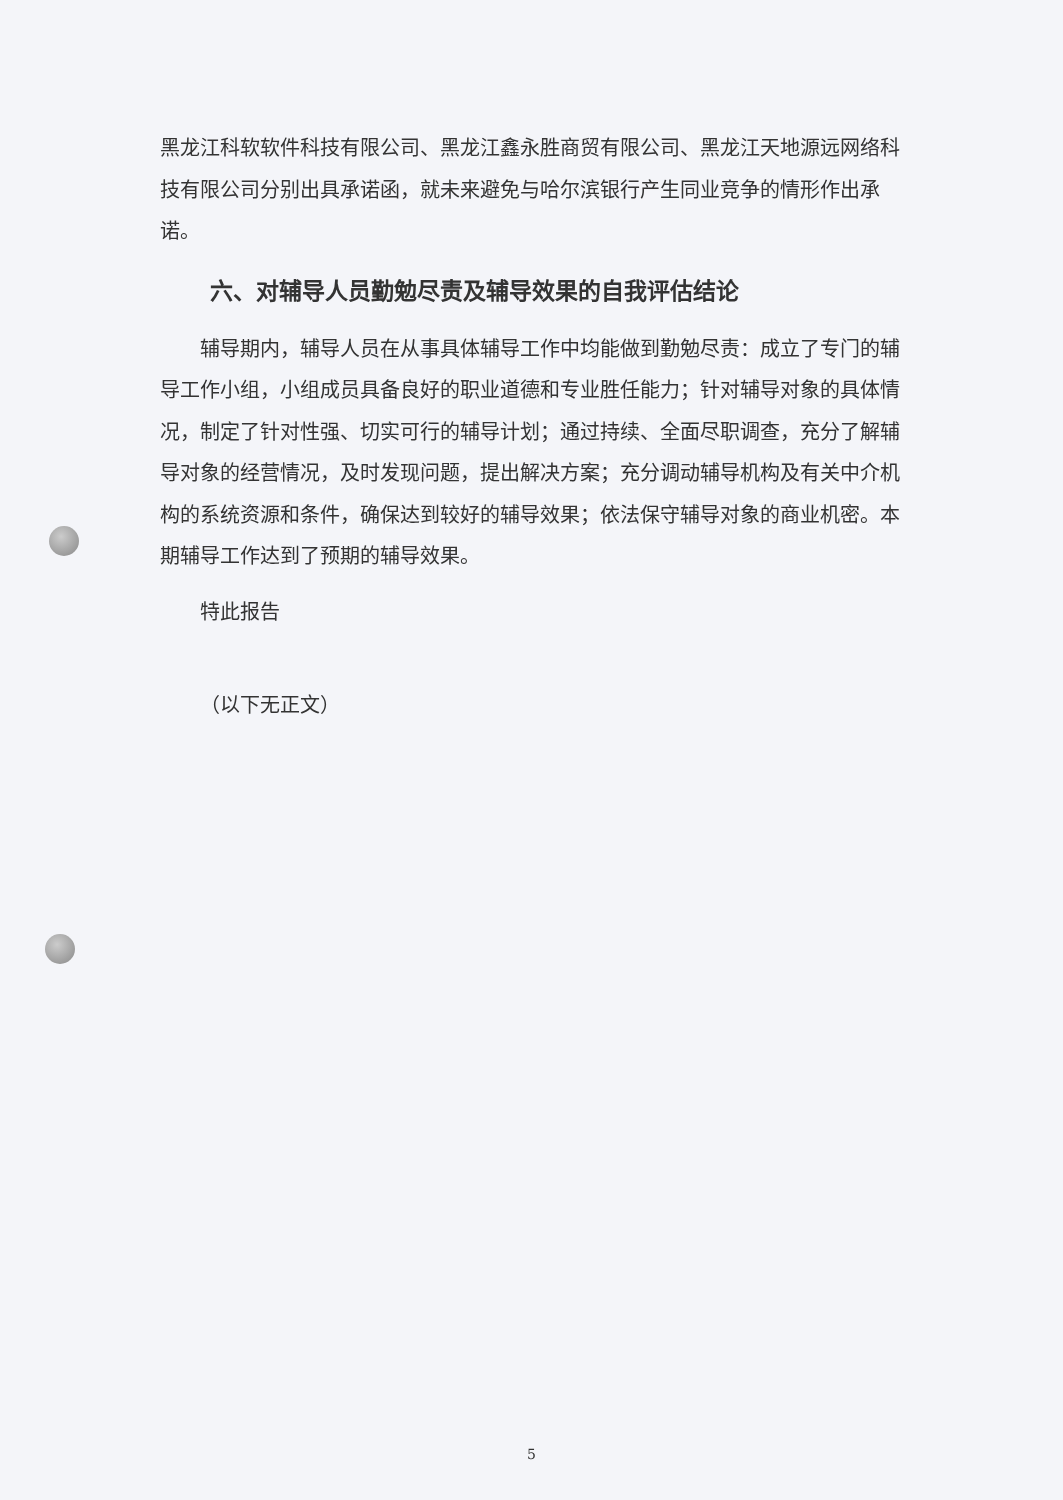黑龙江科软软件科技有限公司、黑龙江鑫永胜商贸有限公司、黑龙江天地源远网络科技有限公司分别出具承诺函，就未来避免与哈尔滨银行产生同业竞争的情形作出承诺。
六、对辅导人员勤勉尽责及辅导效果的自我评估结论
辅导期内，辅导人员在从事具体辅导工作中均能做到勤勉尽责：成立了专门的辅导工作小组，小组成员具备良好的职业道德和专业胜任能力；针对辅导对象的具体情况，制定了针对性强、切实可行的辅导计划；通过持续、全面尽职调查，充分了解辅导对象的经营情况，及时发现问题，提出解决方案；充分调动辅导机构及有关中介机构的系统资源和条件，确保达到较好的辅导效果；依法保守辅导对象的商业机密。本期辅导工作达到了预期的辅导效果。
特此报告
（以下无正文）
5